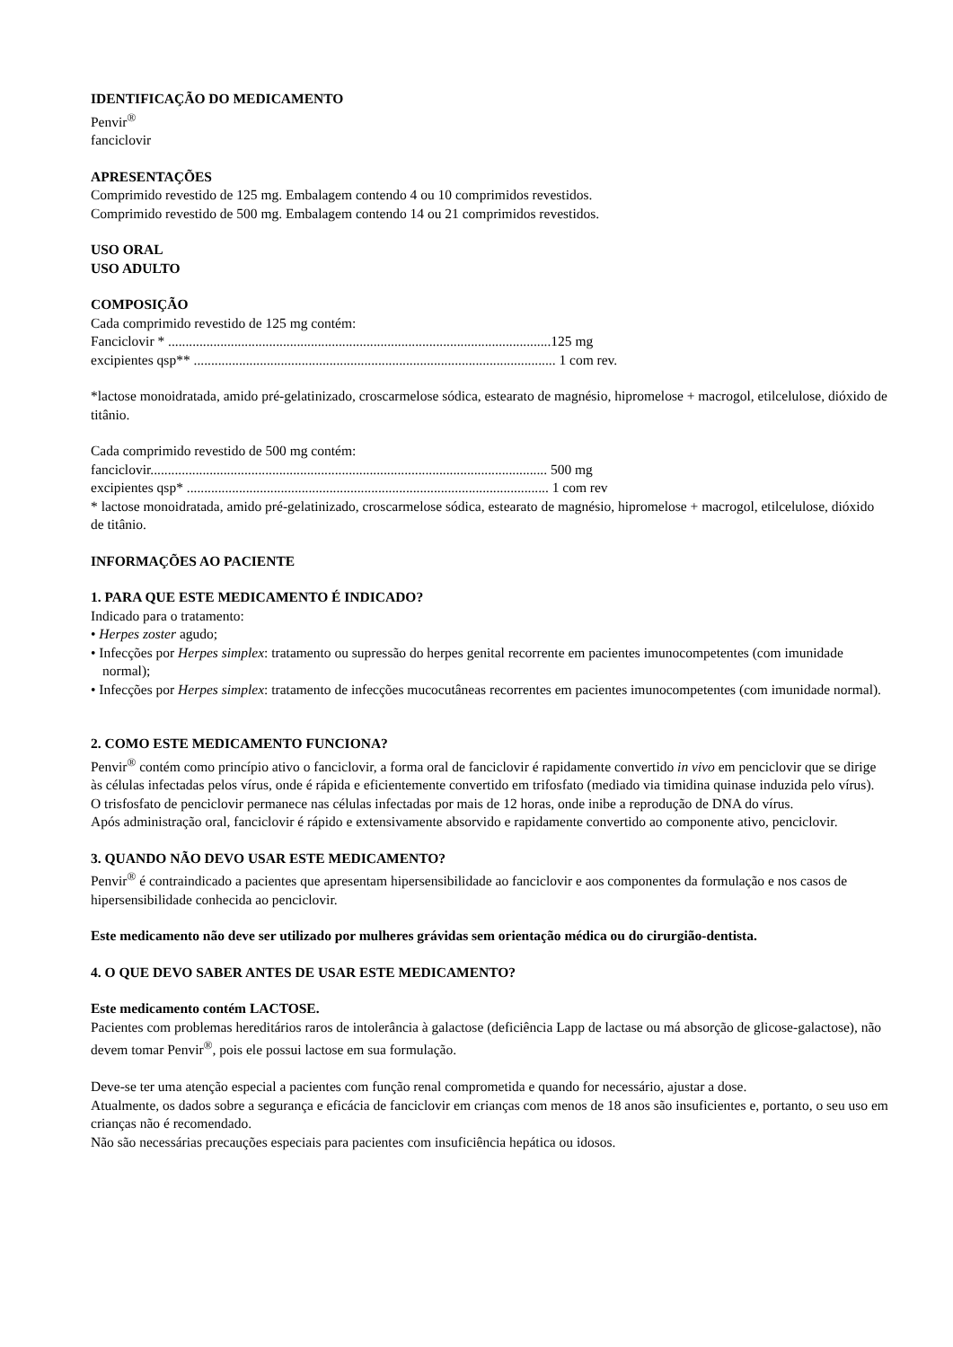IDENTIFICAÇÃO DO MEDICAMENTO
Penvir<sup>®</sup>
fanciclovir
APRESENTAÇÕES
Comprimido revestido de 125 mg. Embalagem contendo 4 ou 10 comprimidos revestidos.
Comprimido revestido de 500 mg. Embalagem contendo 14 ou 21 comprimidos revestidos.
USO ORAL
USO ADULTO
COMPOSIÇÃO
Cada comprimido revestido de 125 mg contém:
Fanciclovir * ..............................................................................................................125 mg
excipientes qsp** ........................................................................................................ 1 com rev.
*lactose monoidratada, amido pré-gelatinizado, croscarmelose sódica, estearato de magnésio, hipromelose + macrogol, etilcelulose, dióxido de titânio.
Cada comprimido revestido de 500 mg contém:
fanciclovir.................................................................................................................. 500 mg
excipientes qsp* ........................................................................................................ 1 com rev
* lactose monoidratada, amido pré-gelatinizado, croscarmelose sódica, estearato de magnésio, hipromelose + macrogol, etilcelulose, dióxido de titânio.
INFORMAÇÕES AO PACIENTE
1. PARA QUE ESTE MEDICAMENTO É INDICADO?
Indicado para o tratamento:
• Herpes zoster agudo;
• Infecções por Herpes simplex: tratamento ou supressão do herpes genital recorrente em pacientes imunocompetentes (com imunidade normal);
• Infecções por Herpes simplex: tratamento de infecções mucocutâneas recorrentes em pacientes imunocompetentes (com imunidade normal).
2. COMO ESTE MEDICAMENTO FUNCIONA?
Penvir<sup>®</sup> contém como princípio ativo o fanciclovir, a forma oral de fanciclovir é rapidamente convertido in vivo em penciclovir que se dirige às células infectadas pelos vírus, onde é rápida e eficientemente convertido em trifosfato (mediado via timidina quinase induzida pelo vírus).
O trisfosfato de penciclovir permanece nas células infectadas por mais de 12 horas, onde inibe a reprodução de DNA do vírus.
Após administração oral, fanciclovir é rápido e extensivamente absorvido e rapidamente convertido ao componente ativo, penciclovir.
3. QUANDO NÃO DEVO USAR ESTE MEDICAMENTO?
Penvir<sup>®</sup> é contraindicado a pacientes que apresentam hipersensibilidade ao fanciclovir e aos componentes da formulação e nos casos de hipersensibilidade conhecida ao penciclovir.
Este medicamento não deve ser utilizado por mulheres grávidas sem orientação médica ou do cirurgião-dentista.
4. O QUE DEVO SABER ANTES DE USAR ESTE MEDICAMENTO?
Este medicamento contém LACTOSE.
Pacientes com problemas hereditários raros de intolerância à galactose (deficiência Lapp de lactase ou má absorção de glicose-galactose), não devem tomar Penvir<sup>®</sup>, pois ele possui lactose em sua formulação.
Deve-se ter uma atenção especial a pacientes com função renal comprometida e quando for necessário, ajustar a dose.
Atualmente, os dados sobre a segurança e eficácia de fanciclovir em crianças com menos de 18 anos são insuficientes e, portanto, o seu uso em crianças não é recomendado.
Não são necessárias precauções especiais para pacientes com insuficiência hepática ou idosos.